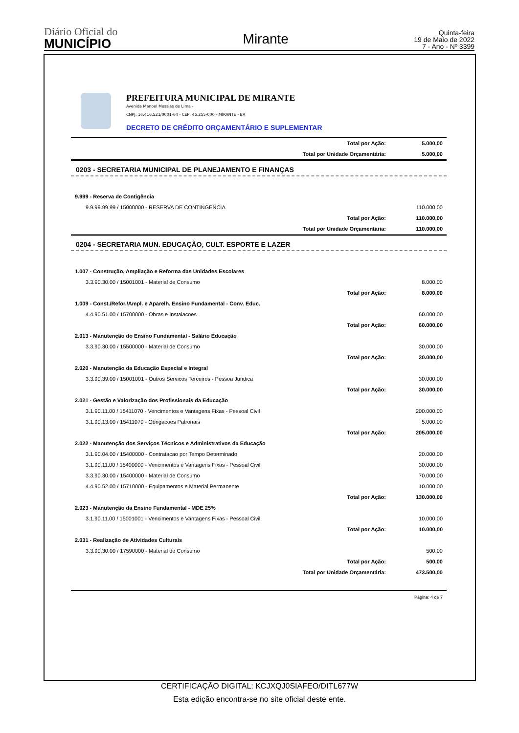Diário Oficial do
MUNICÍPIO
Mirante
Quinta-feira
19 de Maio de 2022
7 - Ano - Nº 3399
PREFEITURA MUNICIPAL DE MIRANTE
Avenida Manoel Messias de Lima -
CNPJ: 16.416.521/0001-64 - CEP: 45.255-000 - MIRANTE - BA
DECRETO DE CRÉDITO ORÇAMENTÁRIO E SUPLEMENTAR
| Total por Ação: | 5.000,00 |
| Total por Unidade Orçamentária: | 5.000,00 |
0203 - SECRETARIA MUNICIPAL DE PLANEJAMENTO E FINANÇAS
| 9.999 - Reserva de Contigência | |
| 9.9.99.99.99 / 15000000 - RESERVA DE CONTINGENCIA | 110.000,00 |
| Total por Ação: | 110.000,00 |
| Total por Unidade Orçamentária: | 110.000,00 |
0204 - SECRETARIA MUN. EDUCAÇÃO, CULT. ESPORTE E LAZER
| 1.007 - Construção, Ampliação e Reforma das Unidades Escolares | |
| 3.3.90.30.00 / 15001001 - Material de Consumo | 8.000,00 |
| Total por Ação: | 8.000,00 |
| 1.009 - Const./Refor./Ampl. e Aparelh. Ensino Fundamental - Conv. Educ. | |
| 4.4.90.51.00 / 15700000 - Obras e Instalacoes | 60.000,00 |
| Total por Ação: | 60.000,00 |
| 2.013 - Manutenção do Ensino Fundamental - Salário Educação | |
| 3.3.90.30.00 / 15500000 - Material de Consumo | 30.000,00 |
| Total por Ação: | 30.000,00 |
| 2.020 - Manutenção da Educação Especial e Integral | |
| 3.3.90.39.00 / 15001001 - Outros Servicos Terceiros - Pessoa Juridica | 30.000,00 |
| Total por Ação: | 30.000,00 |
| 2.021 - Gestão e Valorização dos Profissionais da Educação | |
| 3.1.90.11.00 / 15411070 - Vencimentos e Vantagens Fixas - Pessoal Civil | 200.000,00 |
| 3.1.90.13.00 / 15411070 - Obrigacoes Patronais | 5.000,00 |
| Total por Ação: | 205.000,00 |
| 2.022 - Manutenção dos Serviços Técnicos e Administrativos da Educação | |
| 3.1.90.04.00 / 15400000 - Contratacao por Tempo Determinado | 20.000,00 |
| 3.1.90.11.00 / 15400000 - Vencimentos e Vantagens Fixas - Pessoal Civil | 30.000,00 |
| 3.3.90.30.00 / 15400000 - Material de Consumo | 70.000,00 |
| 4.4.90.52.00 / 15710000 - Equipamentos e Material Permanente | 10.000,00 |
| Total por Ação: | 130.000,00 |
| 2.023 - Manutenção da Ensino Fundamental - MDE 25% | |
| 3.1.90.11.00 / 15001001 - Vencimentos e Vantagens Fixas - Pessoal Civil | 10.000,00 |
| Total por Ação: | 10.000,00 |
| 2.031 - Realização de Atividades Culturais | |
| 3.3.90.30.00 / 17590000 - Material de Consumo | 500,00 |
| Total por Ação: | 500,00 |
| Total por Unidade Orçamentária: | 473.500,00 |
Página: 4 de 7
CERTIFICAÇÃO DIGITAL: KCJXQJ0SIAFEO/DITL677W
Esta edição encontra-se no site oficial deste ente.